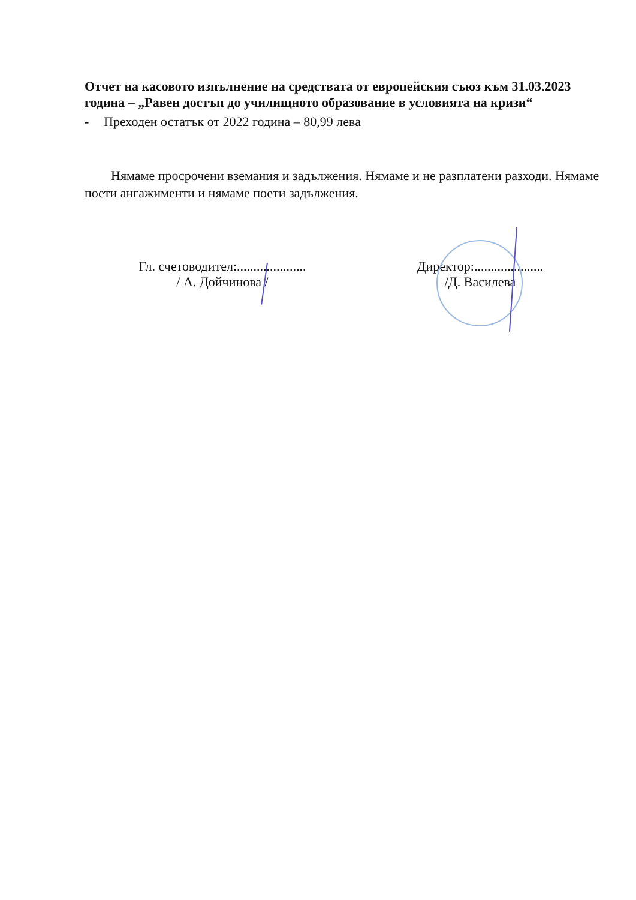Отчет на касовото изпълнение на средствата от европейския съюз към 31.03.2023 година – „Равен достъп до училищното образование в условията на кризи“
- Преходен остатък от 2022 година – 80,99 лева
Нямаме просрочени вземания и задължения. Нямаме и не разплатени разходи. Нямаме поети ангажименти и нямаме поети задължения.
Гл. счетоводител:.....................
/ А. Дойчинова /
Директор:.....................
/Д. Василева